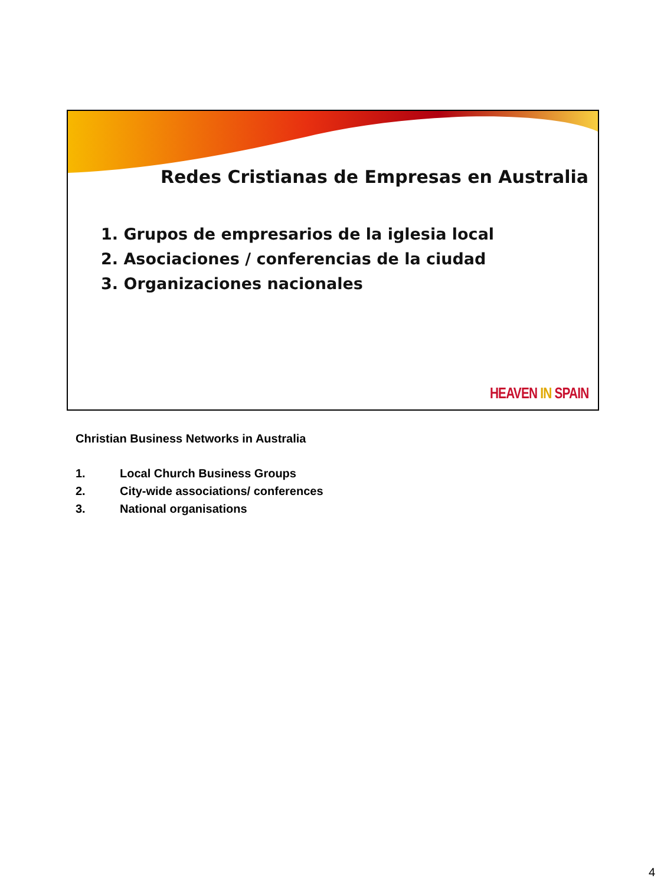Redes Cristianas de Empresas en Australia
1. Grupos de empresarios de la iglesia local
2. Asociaciones / conferencias de la ciudad
3. Organizaciones nacionales
HEAVEN IN SPAIN
Christian Business Networks in Australia
1. Local Church Business Groups
2. City-wide associations/ conferences
3. National organisations
4